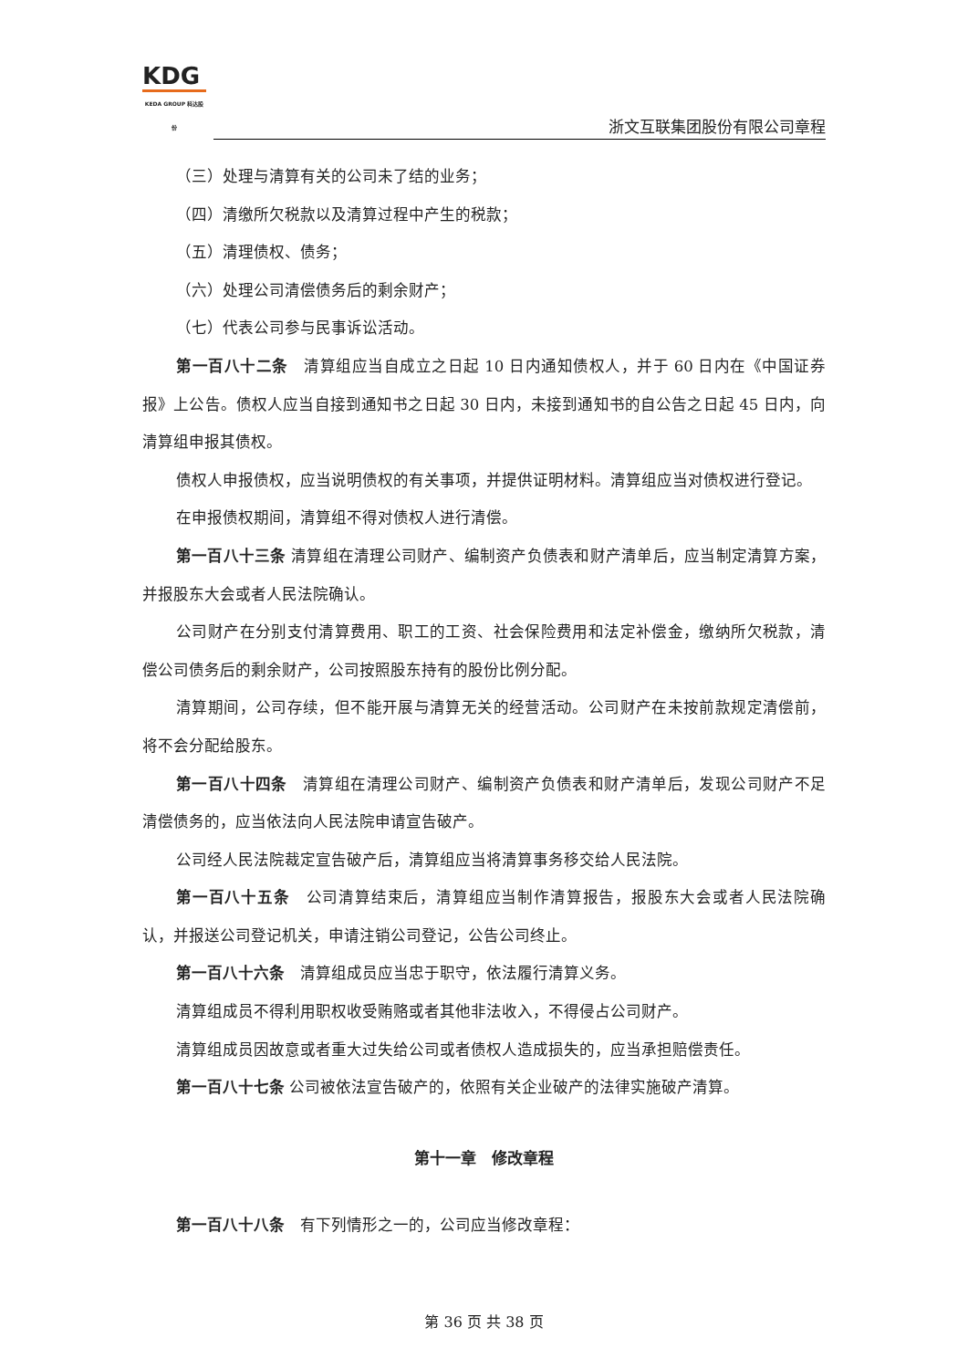KDG
KEDA GROUP 科达股份
浙文互联集团股份有限公司章程
（三）处理与清算有关的公司未了结的业务；
（四）清缴所欠税款以及清算过程中产生的税款；
（五）清理债权、债务；
（六）处理公司清偿债务后的剩余财产；
（七）代表公司参与民事诉讼活动。
第一百八十二条　清算组应当自成立之日起 10 日内通知债权人，并于 60 日内在《中国证券报》上公告。债权人应当自接到通知书之日起 30 日内，未接到通知书的自公告之日起 45 日内，向清算组申报其债权。
债权人申报债权，应当说明债权的有关事项，并提供证明材料。清算组应当对债权进行登记。
在申报债权期间，清算组不得对债权人进行清偿。
第一百八十三条 清算组在清理公司财产、编制资产负债表和财产清单后，应当制定清算方案，并报股东大会或者人民法院确认。
公司财产在分别支付清算费用、职工的工资、社会保险费用和法定补偿金，缴纳所欠税款，清偿公司债务后的剩余财产，公司按照股东持有的股份比例分配。
清算期间，公司存续，但不能开展与清算无关的经营活动。公司财产在未按前款规定清偿前，将不会分配给股东。
第一百八十四条　清算组在清理公司财产、编制资产负债表和财产清单后，发现公司财产不足清偿债务的，应当依法向人民法院申请宣告破产。
公司经人民法院裁定宣告破产后，清算组应当将清算事务移交给人民法院。
第一百八十五条　公司清算结束后，清算组应当制作清算报告，报股东大会或者人民法院确认，并报送公司登记机关，申请注销公司登记，公告公司终止。
第一百八十六条　清算组成员应当忠于职守，依法履行清算义务。
清算组成员不得利用职权收受贿赂或者其他非法收入，不得侵占公司财产。
清算组成员因故意或者重大过失给公司或者债权人造成损失的，应当承担赔偿责任。
第一百八十七条 公司被依法宣告破产的，依照有关企业破产的法律实施破产清算。
第十一章　修改章程
第一百八十八条　有下列情形之一的，公司应当修改章程：
第 36 页 共 38 页